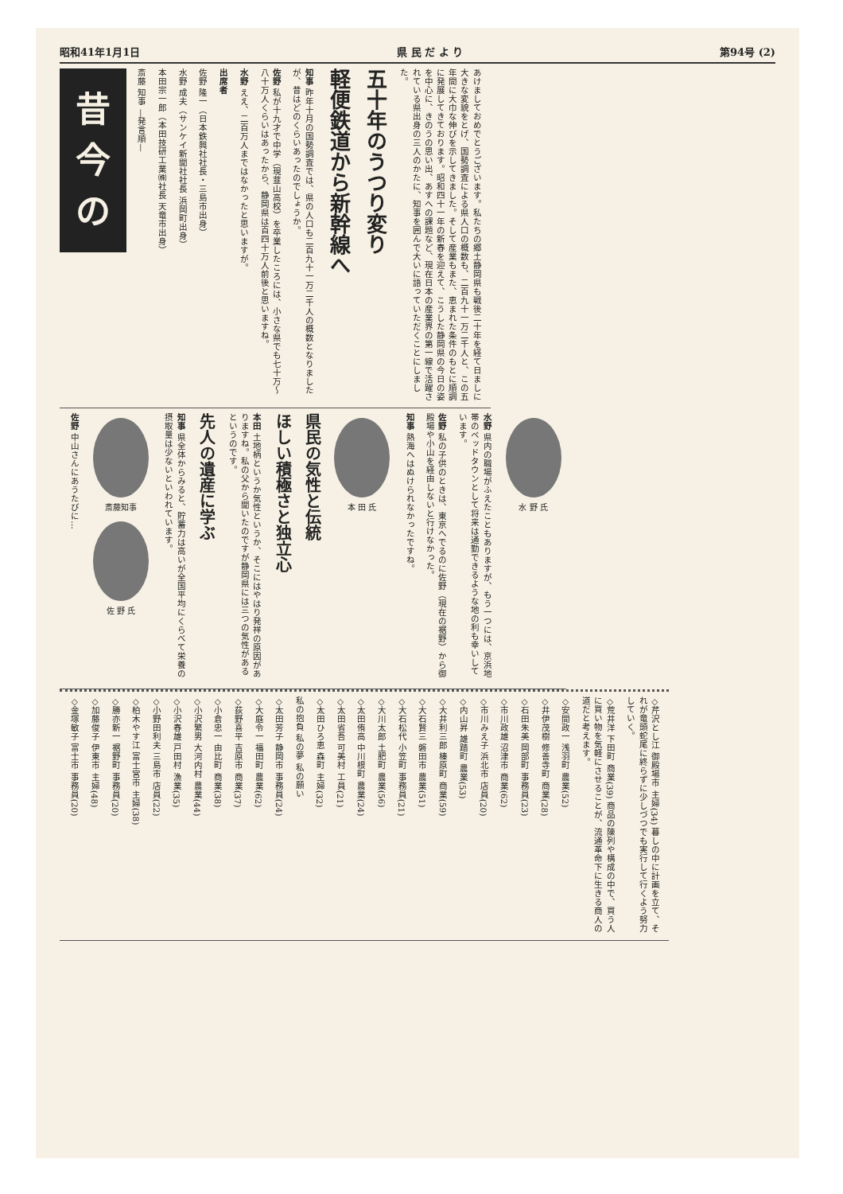昭和41年1月1日 県 民 だ よ り 第94号 (2)
あけましておめでとうございます。私たちの郷土静岡県も戦後二十年を経て日ましに大きな変貌をとげ、国勢調査による県人口の概数も、二百九十一万二千人と、この五年間に大巾な伸びを示してきました。そして産業もまた、恵まれた条件のもとに順調に発展してきております。昭和四十一年の新春を迎えて、こうした静岡県の今日の姿を中心に、きのうの思い出、あすへの課題など、現在日本の産業界の第一線で活躍されている県出身の三人のかたに、知事を囲んで大いに語っていただくことにしました。
五十年のうつり変り
軽便鉄道から新幹線へ
知事 昨年十月の国勢調査では、県の人口も二百九十一万二千人の概数となりましたが、昔はどのくらいあったのでしょうか。
佐野 私が十九才で中学（現韮山高校）を卒業したころには、小さな県でも七十万〜八十万人くらいはあったから、静岡県は百四十万人前後と思いますね。
水野 ええ、二百万人まではなかったと思いますが。
出席者
佐野 隆一（日本鉄興社社長・三島市出身）
水野 成夫（サンケイ新聞社社長 浜岡町出身）
本田宗一郎（本田技研工業㈱社長 天竜市出身）
斎藤 知事 —発言順—
昔
今
の
水 野 氏
水野 県内の職場がふえたこともありますが、もう一つには、京浜地帯のベッドタウンとして将来は通勤できるような地の利も幸いしています。
佐野 私の子供のときは、東京へでるのに佐野（現在の裾野）から御殿場や小山を経由しないと行けなかった。
知事 熱海へはぬけられなかったですね。
本 田 氏
県民の気性と伝統
ほしい積極さと独立心
本田 土地柄というか気性というか、そこにはやはり発祥の原因がありますね。私の父から聞いたのですが静岡県には三つの気性があるというのです。
先人の遺産に学ぶ
知事 県全体からみると、貯蓄力は高いが全国平均にくらべて栄養の摂取量は少ないといわれています。
斎藤知事 佐 野 氏
佐野 中山さんにあうたびに…
◇芹沢とし江 御殿場市 主婦(34) 暮しの中に計画を立て、それが竜頭蛇尾に終らずに少しづつでも実行して行くよう努力していく。
◇荒井洋 下田町 商業(39) 商品の陳列や構成の中で、買う人に買い物を気軽にさせることが、流通革命下に生きる商人の道だと考えます。
◇安間政一 浅羽町 農業(52)
◇井伊茂樹 修善寺町 商業(28)
◇石田朱美 岡部町 事務員(23)
◇市川政雄 沼津市 商業(62)
◇市川みえ子 浜北市 店員(20)
◇内山昇 雄踏町 農業(53)
◇大井利三郎 榛原町 商業(59)
◇大石賢三 磐田市 農業(51)
◇大石松代 小笠町 事務員(21)
◇大川太郎 土肥町 農業(56)
◇太田侑高 中川根町 農業(24)
◇太田省吾 可美村 工員(21)
◇太田ひろ恵 森町 主婦(32)
私の抱負 私の夢 私の願い
◇太田芳子 静岡市 事務員(24)
◇大庭令一 福田町 農業(62)
◇荻野喜平 吉原市 商業(37)
◇小倉忠一 由比町 商業(38)
◇小沢繁男 大河内村 農業(44)
◇小沢春雄 戸田村 漁業(35)
◇小野田利夫 三島市 店員(22)
◇柏木やす江 富士宮市 主婦(38)
◇勝亦新一 裾野町 事務員(20)
◇加藤俊子 伊東市 主婦(48)
◇金塚敏子 富士市 事務員(20)